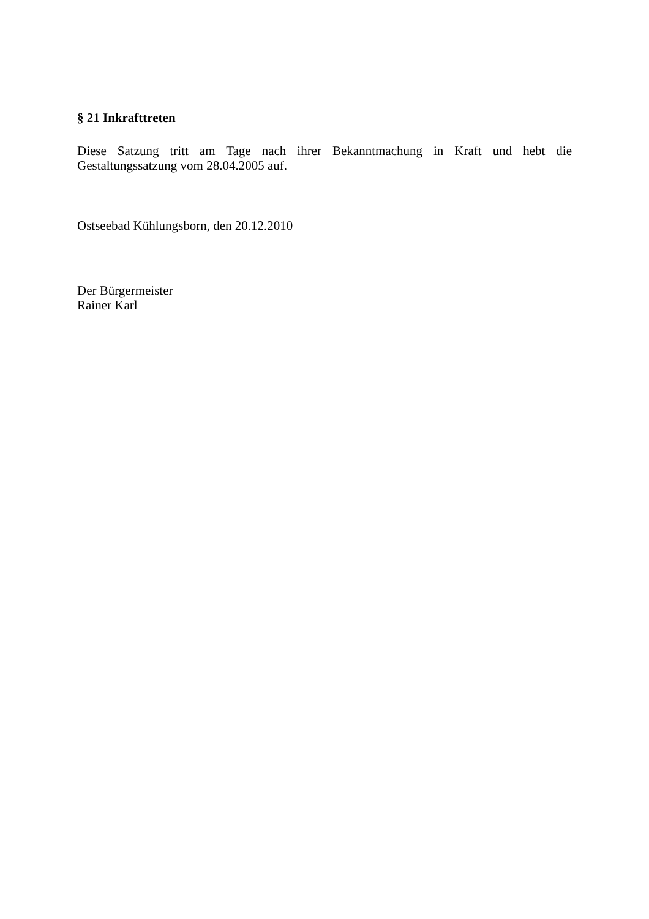§ 21 Inkrafttreten
Diese Satzung tritt am Tage nach ihrer Bekanntmachung in Kraft und hebt die Gestaltungssatzung vom 28.04.2005 auf.
Ostseebad Kühlungsborn, den 20.12.2010
Der Bürgermeister
Rainer Karl